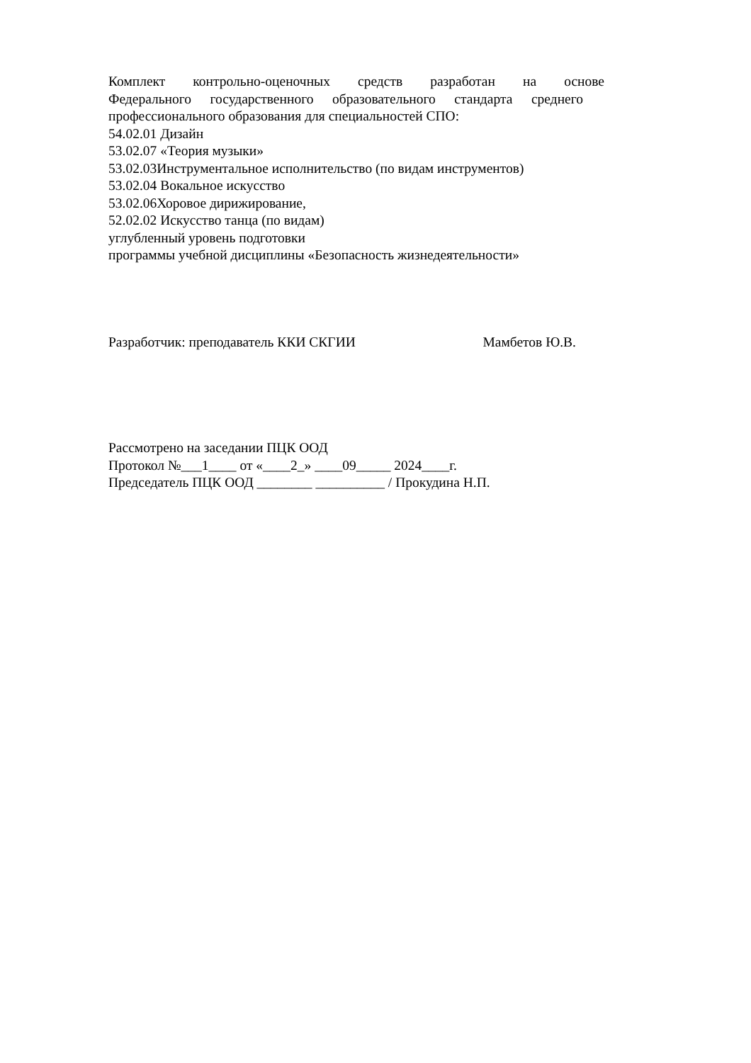Комплект контрольно-оценочных средств разработан на основе
Федерального государственного образовательного стандарта среднего
профессионального образования для специальностей СПО:
54.02.01 Дизайн
53.02.07 «Теория музыки»
53.02.03Инструментальное исполнительство (по видам инструментов)
53.02.04 Вокальное искусство
53.02.06Хоровое дирижирование,
52.02.02 Искусство танца (по видам)
углубленный уровень подготовки
программы учебной дисциплины «Безопасность жизнедеятельности»
Разработчик: преподаватель ККИ СКГИИ Мамбетов Ю.В.
Рассмотрено на заседании ПЦК ООД
Протокол №___1____ от «____2_» ____09_____ 2024____г.
Председатель ПЦК ООД ________ __________ / Прокудина Н.П.